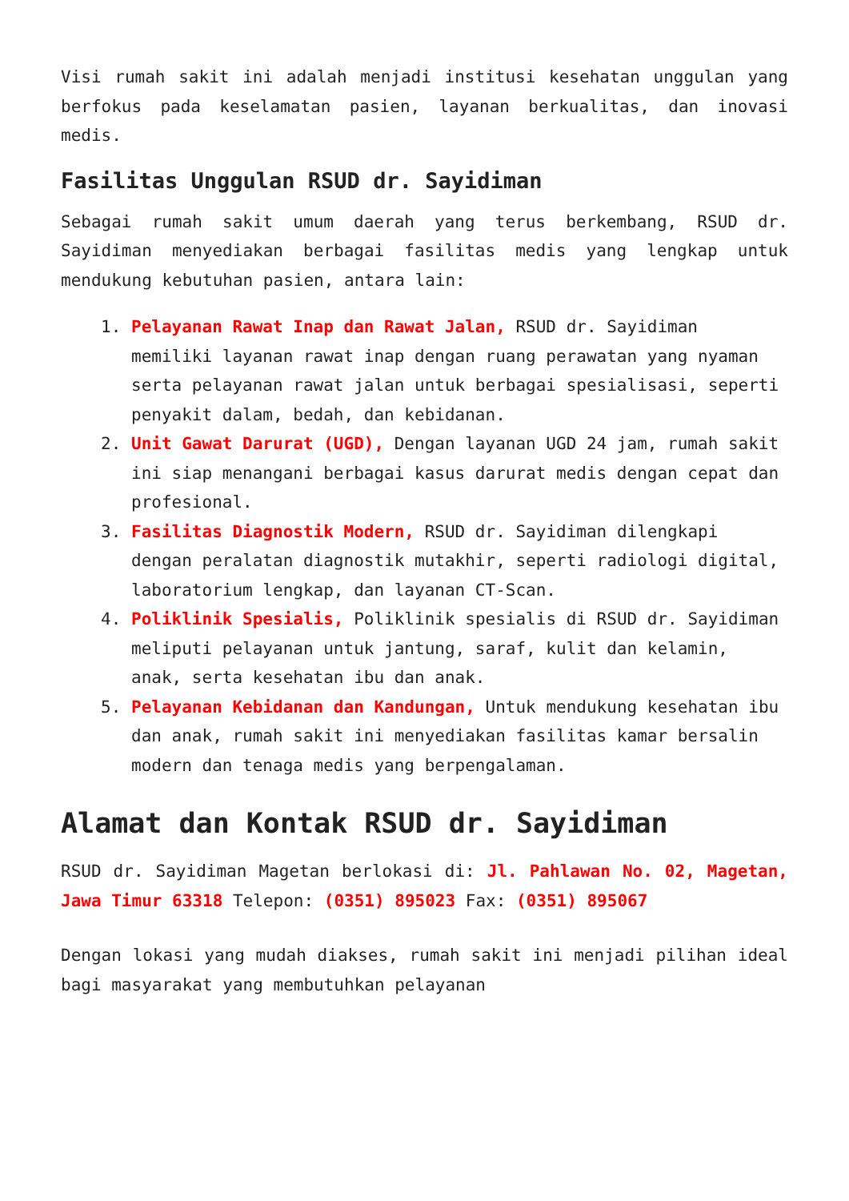Visi rumah sakit ini adalah menjadi institusi kesehatan unggulan yang berfokus pada keselamatan pasien, layanan berkualitas, dan inovasi medis.
Fasilitas Unggulan RSUD dr. Sayidiman
Sebagai rumah sakit umum daerah yang terus berkembang, RSUD dr. Sayidiman menyediakan berbagai fasilitas medis yang lengkap untuk mendukung kebutuhan pasien, antara lain:
1. Pelayanan Rawat Inap dan Rawat Jalan, RSUD dr. Sayidiman memiliki layanan rawat inap dengan ruang perawatan yang nyaman serta pelayanan rawat jalan untuk berbagai spesialisasi, seperti penyakit dalam, bedah, dan kebidanan.
2. Unit Gawat Darurat (UGD), Dengan layanan UGD 24 jam, rumah sakit ini siap menangani berbagai kasus darurat medis dengan cepat dan profesional.
3. Fasilitas Diagnostik Modern, RSUD dr. Sayidiman dilengkapi dengan peralatan diagnostik mutakhir, seperti radiologi digital, laboratorium lengkap, dan layanan CT-Scan.
4. Poliklinik Spesialis, Poliklinik spesialis di RSUD dr. Sayidiman meliputi pelayanan untuk jantung, saraf, kulit dan kelamin, anak, serta kesehatan ibu dan anak.
5. Pelayanan Kebidanan dan Kandungan, Untuk mendukung kesehatan ibu dan anak, rumah sakit ini menyediakan fasilitas kamar bersalin modern dan tenaga medis yang berpengalaman.
Alamat dan Kontak RSUD dr. Sayidiman
RSUD dr. Sayidiman Magetan berlokasi di: Jl. Pahlawan No. 02, Magetan, Jawa Timur 63318 Telepon: (0351) 895023 Fax: (0351) 895067
Dengan lokasi yang mudah diakses, rumah sakit ini menjadi pilihan ideal bagi masyarakat yang membutuhkan pelayanan